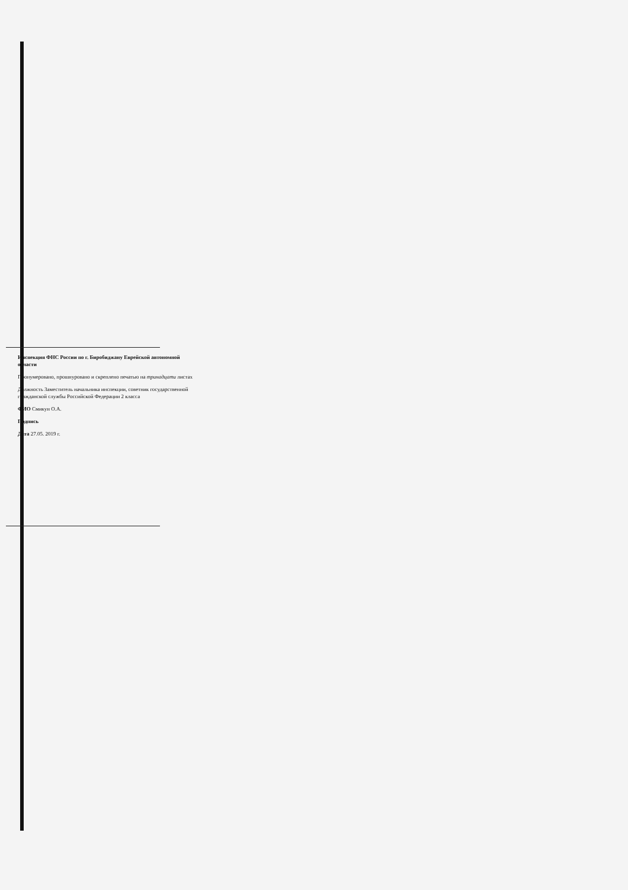Инспекция ФНС России по г. Биробиджану Еврейской автономной области
Пронумеровано, прошнуровано и скреплено печатью на тринадцати листах
Должность Заместитель начальника инспекции, советник государственной гражданской службы Российской Федерации 2 класса
ФИО Смикун О.А.
Подпись
Дата 27.05. 2019 г.